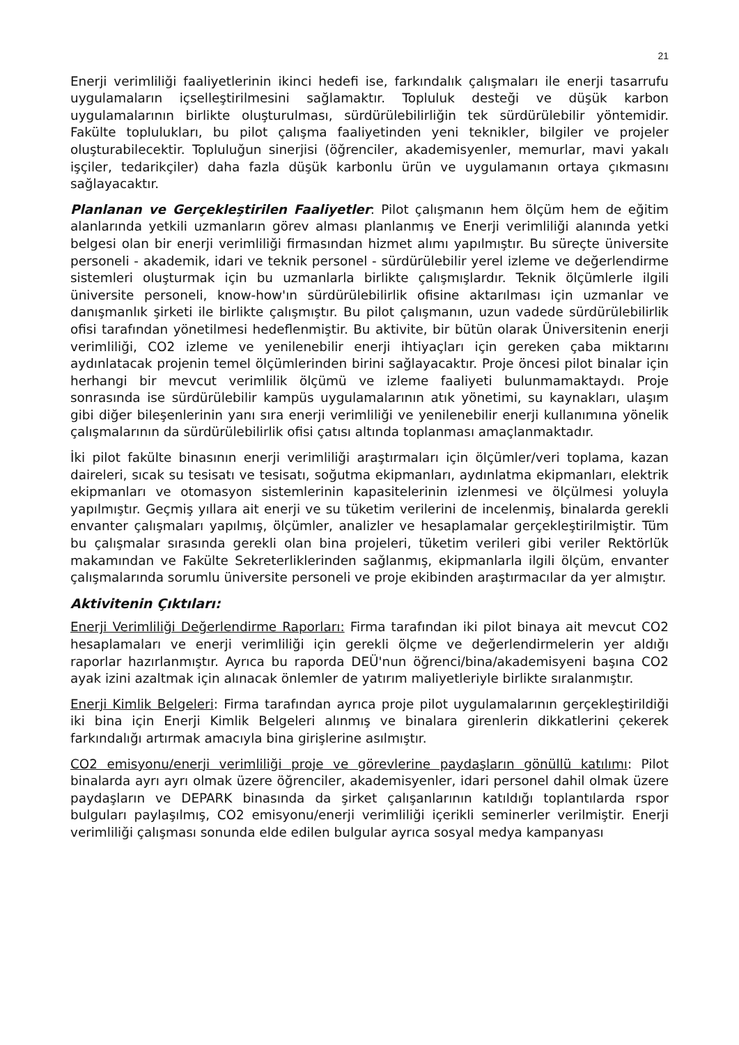21
Enerji verimliliği faaliyetlerinin ikinci hedefi ise, farkındalık çalışmaları ile enerji tasarrufu uygulamaların içselleştirilmesini sağlamaktır. Topluluk desteği ve düşük karbon uygulamalarının birlikte oluşturulması, sürdürülebilirliğin tek sürdürülebilir yöntemidir. Fakülte toplulukları, bu pilot çalışma faaliyetinden yeni teknikler, bilgiler ve projeler oluşturabilecektir. Topluluğun sinerjisi (öğrenciler, akademisyenler, memurlar, mavi yakalı işçiler, tedarikçiler) daha fazla düşük karbonlu ürün ve uygulamanın ortaya çıkmasını sağlayacaktır.
Planlanan ve Gerçekleştirilen Faaliyetler: Pilot çalışmanın hem ölçüm hem de eğitim alanlarında yetkili uzmanların görev alması planlanmış ve Enerji verimliliği alanında yetki belgesi olan bir enerji verimliliği firmasından hizmet alımı yapılmıştır. Bu süreçte üniversite personeli - akademik, idari ve teknik personel - sürdürülebilir yerel izleme ve değerlendirme sistemleri oluşturmak için bu uzmanlarla birlikte çalışmışlardır. Teknik ölçümlerle ilgili üniversite personeli, know-how'ın sürdürülebilirlik ofisine aktarılması için uzmanlar ve danışmanlık şirketi ile birlikte çalışmıştır. Bu pilot çalışmanın, uzun vadede sürdürülebilirlik ofisi tarafından yönetilmesi hedeflenmiştir. Bu aktivite, bir bütün olarak Üniversitenin enerji verimliliği, CO2 izleme ve yenilenebilir enerji ihtiyaçları için gereken çaba miktarını aydınlatacak projenin temel ölçümlerinden birini sağlayacaktır. Proje öncesi pilot binalar için herhangi bir mevcut verimlilik ölçümü ve izleme faaliyeti bulunmamaktaydı. Proje sonrasında ise sürdürülebilir kampüs uygulamalarının atık yönetimi, su kaynakları, ulaşım gibi diğer bileşenlerinin yanı sıra enerji verimliliği ve yenilenebilir enerji kullanımına yönelik çalışmalarının da sürdürülebilirlik ofisi çatısı altında toplanması amaçlanmaktadır.
İki pilot fakülte binasının enerji verimliliği araştırmaları için ölçümler/veri toplama, kazan daireleri, sıcak su tesisatı ve tesisatı, soğutma ekipmanları, aydınlatma ekipmanları, elektrik ekipmanları ve otomasyon sistemlerinin kapasitelerinin izlenmesi ve ölçülmesi yoluyla yapılmıştır. Geçmiş yıllara ait enerji ve su tüketim verilerini de incelenmiş, binalarda gerekli envanter çalışmaları yapılmış, ölçümler, analizler ve hesaplamalar gerçekleştirilmiştir. Tüm bu çalışmalar sırasında gerekli olan bina projeleri, tüketim verileri gibi veriler Rektörlük makamından ve Fakülte Sekreterliklerinden sağlanmış, ekipmanlarla ilgili ölçüm, envanter çalışmalarında sorumlu üniversite personeli ve proje ekibinden araştırmacılar da yer almıştır.
Aktivitenin Çıktıları:
Enerji Verimliliği Değerlendirme Raporları: Firma tarafından iki pilot binaya ait mevcut CO2 hesaplamaları ve enerji verimliliği için gerekli ölçme ve değerlendirmelerin yer aldığı raporlar hazırlanmıştır. Ayrıca bu raporda DEÜ'nun öğrenci/bina/akademisyeni başına CO2 ayak izini azaltmak için alınacak önlemler de yatırım maliyetleriyle birlikte sıralanmıştır.
Enerji Kimlik Belgeleri: Firma tarafından ayrıca proje pilot uygulamalarının gerçekleştirildiği iki bina için Enerji Kimlik Belgeleri alınmış ve binalara girenlerin dikkatlerini çekerek farkındalığı artırmak amacıyla bina girişlerine asılmıştır.
CO2 emisyonu/enerji verimliliği proje ve görevlerine paydaşların gönüllü katılımı: Pilot binalarda ayrı ayrı olmak üzere öğrenciler, akademisyenler, idari personel dahil olmak üzere paydaşların ve DEPARK binasında da şirket çalışanlarının katıldığı toplantılarda rspor bulguları paylaşılmış, CO2 emisyonu/enerji verimliliği içerikli seminerler verilmiştir. Enerji verimliliği çalışması sonunda elde edilen bulgular ayrıca sosyal medya kampanyası